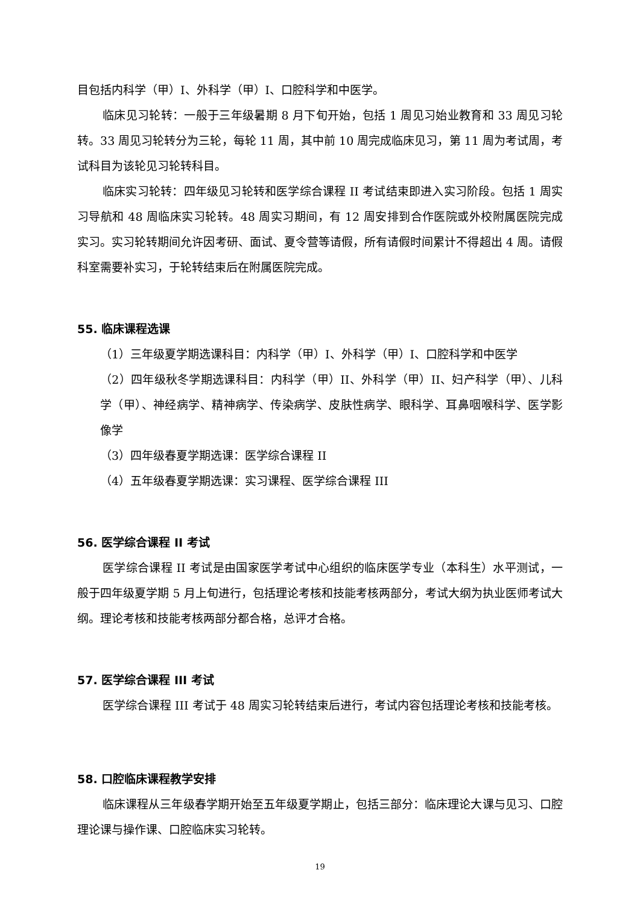目包括内科学（甲）I、外科学（甲）I、口腔科学和中医学。
临床见习轮转：一般于三年级暑期 8 月下旬开始，包括 1 周见习始业教育和 33 周见习轮转。33 周见习轮转分为三轮，每轮 11 周，其中前 10 周完成临床见习，第 11 周为考试周，考试科目为该轮见习轮转科目。
临床实习轮转：四年级见习轮转和医学综合课程 II 考试结束即进入实习阶段。包括 1 周实习导航和 48 周临床实习轮转。48 周实习期间，有 12 周安排到合作医院或外校附属医院完成实习。实习轮转期间允许因考研、面试、夏令营等请假，所有请假时间累计不得超出 4 周。请假科室需要补实习，于轮转结束后在附属医院完成。
55. 临床课程选课
（1）三年级夏学期选课科目：内科学（甲）I、外科学（甲）I、口腔科学和中医学
（2）四年级秋冬学期选课科目：内科学（甲）II、外科学（甲）II、妇产科学（甲）、儿科学（甲）、神经病学、精神病学、传染病学、皮肤性病学、眼科学、耳鼻咽喉科学、医学影像学
（3）四年级春夏学期选课：医学综合课程 II
（4）五年级春夏学期选课：实习课程、医学综合课程 III
56. 医学综合课程 II 考试
医学综合课程 II 考试是由国家医学考试中心组织的临床医学专业（本科生）水平测试，一般于四年级夏学期 5 月上旬进行，包括理论考核和技能考核两部分，考试大纲为执业医师考试大纲。理论考核和技能考核两部分都合格，总评才合格。
57. 医学综合课程 III 考试
医学综合课程 III 考试于 48 周实习轮转结束后进行，考试内容包括理论考核和技能考核。
58. 口腔临床课程教学安排
临床课程从三年级春学期开始至五年级夏学期止，包括三部分：临床理论大课与见习、口腔理论课与操作课、口腔临床实习轮转。
19